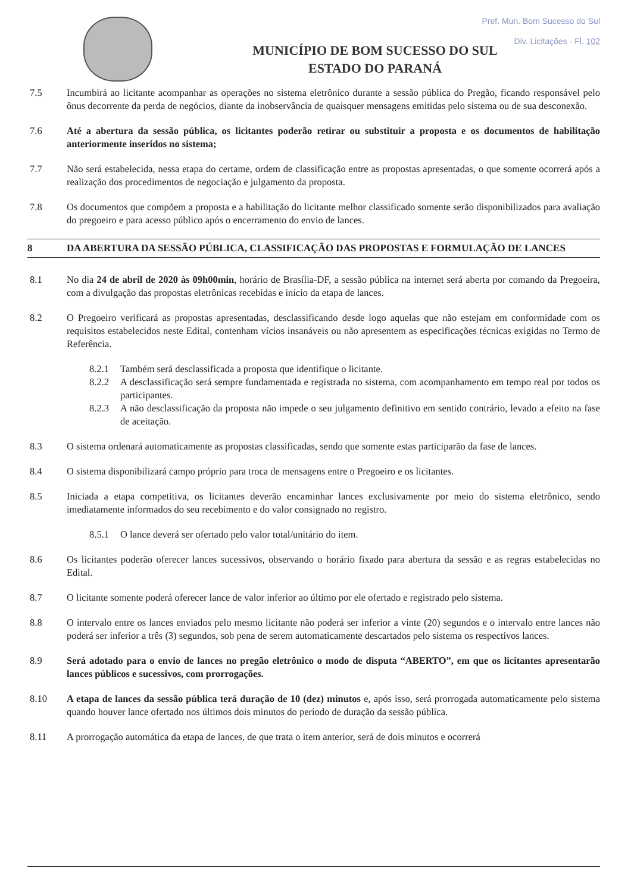Pref. Mun. Bom Sucesso do Sul
Div. Licitações - Fl. 102
MUNICÍPIO DE BOM SUCESSO DO SUL
ESTADO DO PARANÁ
7.5 Incumbirá ao licitante acompanhar as operações no sistema eletrônico durante a sessão pública do Pregão, ficando responsável pelo ônus decorrente da perda de negócios, diante da inobservância de quaisquer mensagens emitidas pelo sistema ou de sua desconexão.
7.6 Até a abertura da sessão pública, os licitantes poderão retirar ou substituir a proposta e os documentos de habilitação anteriormente inseridos no sistema;
7.7 Não será estabelecida, nessa etapa do certame, ordem de classificação entre as propostas apresentadas, o que somente ocorrerá após a realização dos procedimentos de negociação e julgamento da proposta.
7.8 Os documentos que compõem a proposta e a habilitação do licitante melhor classificado somente serão disponibilizados para avaliação do pregoeiro e para acesso público após o encerramento do envio de lances.
8 DA ABERTURA DA SESSÃO PÚBLICA, CLASSIFICAÇÃO DAS PROPOSTAS E FORMULAÇÃO DE LANCES
8.1 No dia 24 de abril de 2020 às 09h00min, horário de Brasília-DF, a sessão pública na internet será aberta por comando da Pregoeira, com a divulgação das propostas eletrônicas recebidas e início da etapa de lances.
8.2 O Pregoeiro verificará as propostas apresentadas, desclassificando desde logo aquelas que não estejam em conformidade com os requisitos estabelecidos neste Edital, contenham vícios insanáveis ou não apresentem as especificações técnicas exigidas no Termo de Referência.
8.2.1 Também será desclassificada a proposta que identifique o licitante.
8.2.2 A desclassificação será sempre fundamentada e registrada no sistema, com acompanhamento em tempo real por todos os participantes.
8.2.3 A não desclassificação da proposta não impede o seu julgamento definitivo em sentido contrário, levado a efeito na fase de aceitação.
8.3 O sistema ordenará automaticamente as propostas classificadas, sendo que somente estas participarão da fase de lances.
8.4 O sistema disponibilizará campo próprio para troca de mensagens entre o Pregoeiro e os licitantes.
8.5 Iniciada a etapa competitiva, os licitantes deverão encaminhar lances exclusivamente por meio do sistema eletrônico, sendo imediatamente informados do seu recebimento e do valor consignado no registro.
8.5.1 O lance deverá ser ofertado pelo valor total/unitário do item.
8.6 Os licitantes poderão oferecer lances sucessivos, observando o horário fixado para abertura da sessão e as regras estabelecidas no Edital.
8.7 O licitante somente poderá oferecer lance de valor inferior ao último por ele ofertado e registrado pelo sistema.
8.8 O intervalo entre os lances enviados pelo mesmo licitante não poderá ser inferior a vinte (20) segundos e o intervalo entre lances não poderá ser inferior a três (3) segundos, sob pena de serem automaticamente descartados pelo sistema os respectivos lances.
8.9 Será adotado para o envio de lances no pregão eletrônico o modo de disputa “ABERTO”, em que os licitantes apresentarão lances públicos e sucessivos, com prorrogações.
8.10 A etapa de lances da sessão pública terá duração de 10 (dez) minutos e, após isso, será prorrogada automaticamente pelo sistema quando houver lance ofertado nos últimos dois minutos do período de duração da sessão pública.
8.11 A prorrogação automática da etapa de lances, de que trata o item anterior, será de dois minutos e ocorrerá